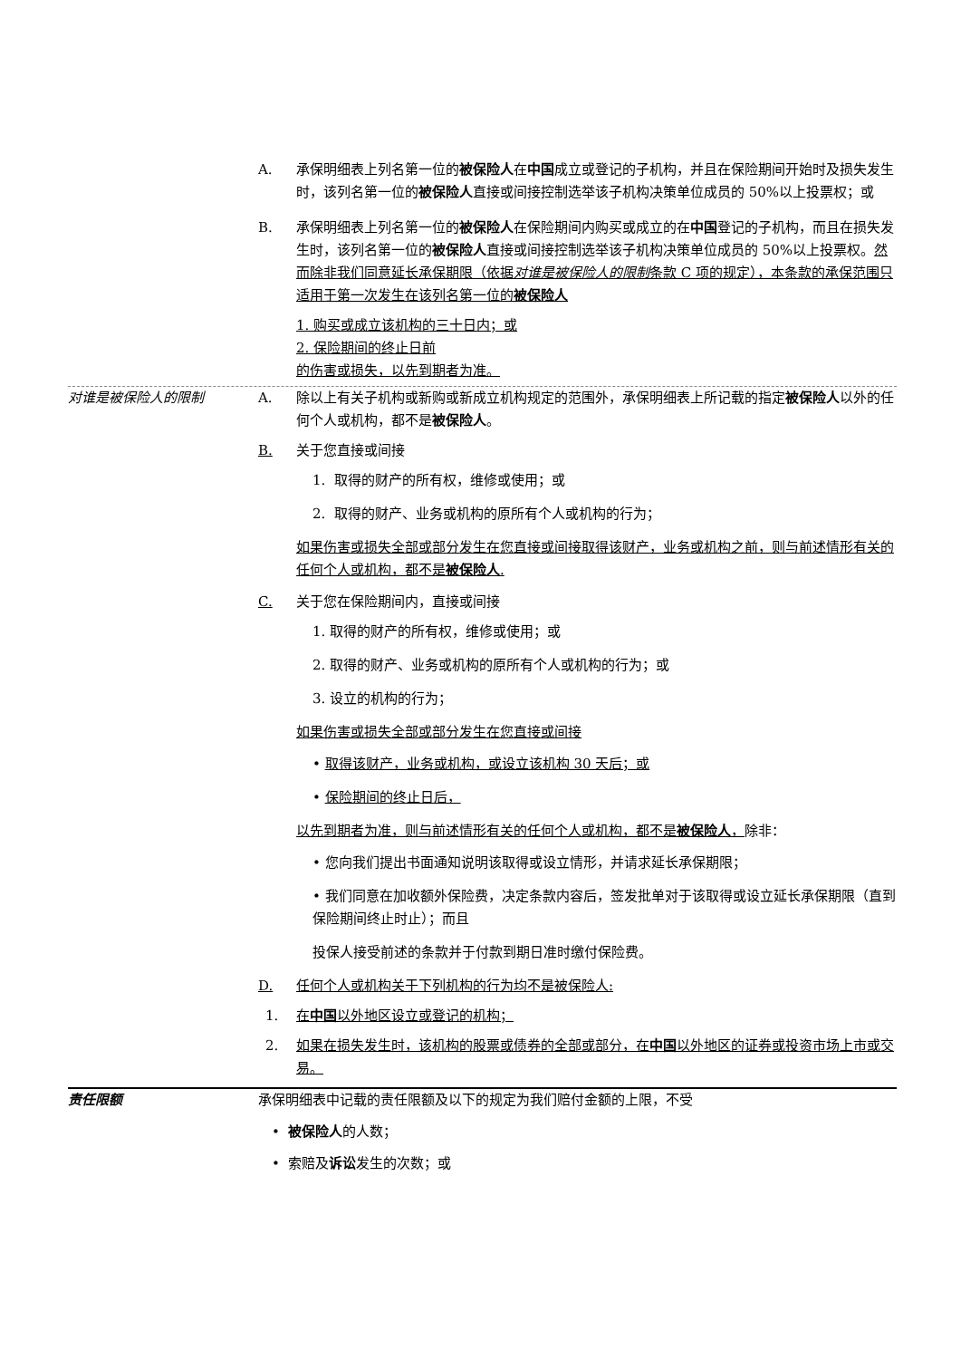A. 承保明细表上列名第一位的被保险人在中国成立或登记的子机构，并且在保险期间开始时及损失发生时，该列名第一位的被保险人直接或间接控制选举该子机构决策单位成员的 50%以上投票权；或
B. 承保明细表上列名第一位的被保险人在保险期间内购买或成立的在中国登记的子机构，而且在损失发生时，该列名第一位的被保险人直接或间接控制选举该子机构决策单位成员的 50%以上投票权。然而除非我们同意延长承保期限（依据对谁是被保险人的限制条款 C 项的规定），本条款的承保范围只适用于第一次发生在该列名第一位的被保险人
1. 购买或成立该机构的三十日内；或
2. 保险期间的终止日前
的伤害或损失，以先到期者为准。
对谁是被保险人的限制 A. 除以上有关子机构或新购或新成立机构规定的范围外，承保明细表上所记载的指定被保险人以外的任何个人或机构，都不是被保险人。
B. 关于您直接或间接
1. 取得的财产的所有权，维修或使用；或
2. 取得的财产、业务或机构的原所有个人或机构的行为；
如果伤害或损失全部或部分发生在您直接或间接取得该财产，业务或机构之前，则与前述情形有关的任何个人或机构，都不是被保险人.
C. 关于您在保险期间内，直接或间接
1. 取得的财产的所有权，维修或使用；或
2. 取得的财产、业务或机构的原所有个人或机构的行为；或
3. 设立的机构的行为；
如果伤害或损失全部或部分发生在您直接或间接
• 取得该财产，业务或机构，或设立该机构 30 天后；或
• 保险期间的终止日后，
以先到期者为准，则与前述情形有关的任何个人或机构，都不是被保险人，除非：
• 您向我们提出书面通知说明该取得或设立情形，并请求延长承保期限；
• 我们同意在加收额外保险费，决定条款内容后，签发批单对于该取得或设立延长承保期限（直到保险期间终止时止）；而且
投保人接受前述的条款并于付款到期日准时缴付保险费。
D. 任何个人或机构关于下列机构的行为均不是被保险人:
1. 在中国以外地区设立或登记的机构；
2. 如果在损失发生时，该机构的股票或债券的全部或部分，在中国以外地区的证券或投资市场上市或交易。
责任限额 承保明细表中记载的责任限额及以下的规定为我们赔付金额的上限，不受
• 被保险人的人数；
• 索赔及诉讼发生的次数；或